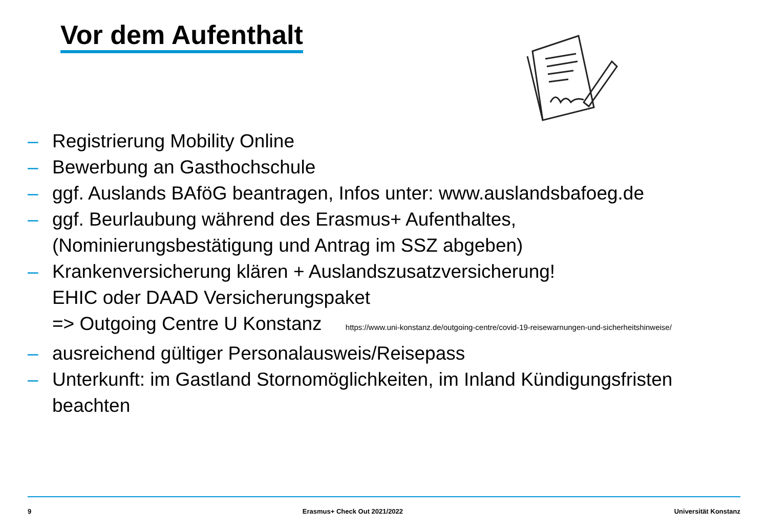Vor dem Aufenthalt
– Registrierung Mobility Online
– Bewerbung an Gasthochschule
– ggf. Auslands BAföG beantragen, Infos unter: www.auslandsbafoeg.de
– ggf. Beurlaubung während des Erasmus+ Aufenthaltes,
(Nominierungsbestätigung und Antrag im SSZ abgeben)
– Krankenversicherung klären + Auslandszusatzversicherung!
EHIC oder DAAD Versicherungspaket
=> Outgoing Centre U Konstanz https://www.uni-konstanz.de/outgoing-centre/covid-19-reisewarnungen-und-sicherheitshinweise/
– ausreichend gültiger Personalausweis/Reisepass
– Unterkunft: im Gastland Stornomöglichkeiten, im Inland Kündigungsfristen beachten
9 Erasmus+ Check Out 2021/2022 Universität Konstanz